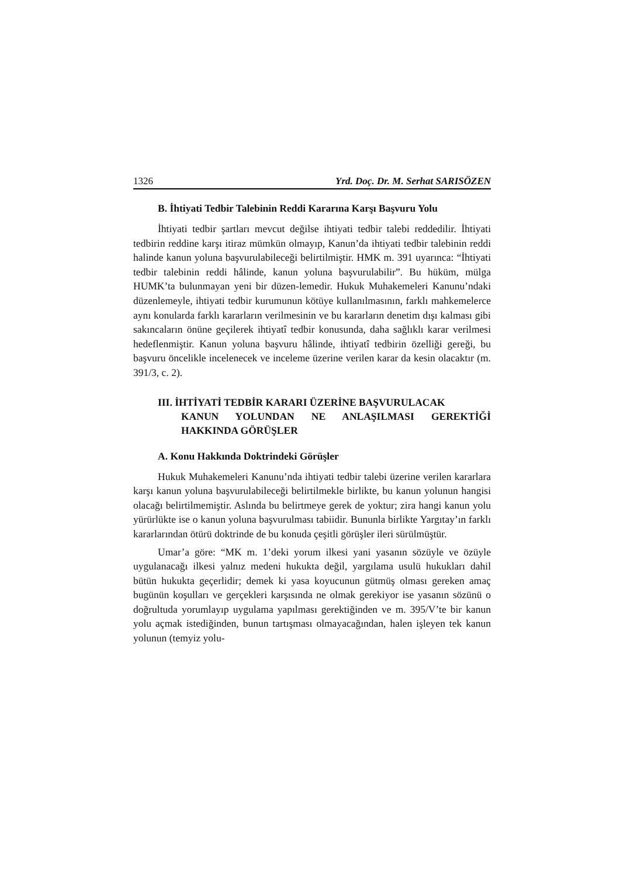1326 Yrd. Doç. Dr. M. Serhat SARISÖZEN
B. İhtiyati Tedbir Talebinin Reddi Kararına Karşı Başvuru Yolu
İhtiyati tedbir şartları mevcut değilse ihtiyati tedbir talebi reddedilir. İhtiyati tedbirin reddine karşı itiraz mümkün olmayıp, Kanun’da ihtiyati tedbir talebinin reddi halinde kanun yoluna başvurulabileceği belirtilmiştir. HMK m. 391 uyarınca: “İhtiyati tedbir talebinin reddi hâlinde, kanun yoluna başvurulabilir”. Bu hüküm, mülga HUMK’ta bulunmayan yeni bir düzen-lemedir. Hukuk Muhakemeleri Kanunu’ndaki düzenlemeyle, ihtiyati tedbir kurumunun kötüye kullanılmasının, farklı mahkemelerce aynı konularda farklı kararların verilmesinin ve bu kararların denetim dışı kalması gibi sakıncaların önüne geçilerek ihtiyatî tedbir konusunda, daha sağlıklı karar verilmesi hedeflenmiştir. Kanun yoluna başvuru hâlinde, ihtiyatî tedbirin özelliği gereği, bu başvuru öncelikle incelenecek ve inceleme üzerine verilen karar da kesin olacaktır (m. 391/3, c. 2).
III. İHTİYATİ TEDBİR KARARI ÜZERİNE BAŞVURULACAK
KANUN YOLUNDAN NE ANLAŞILMASI GEREKTİĞİ HAKKINDA GÖRÜŞLER
A. Konu Hakkında Doktrindeki Görüşler
Hukuk Muhakemeleri Kanunu’nda ihtiyati tedbir talebi üzerine verilen kararlara karşı kanun yoluna başvurulabileceği belirtilmekle birlikte, bu kanun yolunun hangisi olacağı belirtilmemiştir. Aslında bu belirtmeye gerek de yoktur; zira hangi kanun yolu yürürlükte ise o kanun yoluna başvurulması tabiidir. Bununla birlikte Yargıtay’ın farklı kararlarından ötürü doktrinde de bu konuda çeşitli görüşler ileri sürülmüştür.
Umar’a göre: “MK m. 1’deki yorum ilkesi yani yasanın sözüyle ve özüyle uygulanacağı ilkesi yalnız medeni hukukta değil, yargılama usulü hukukları dahil bütün hukukta geçerlidir; demek ki yasa koyucunun gütmüş olması gereken amaç bugünün koşulları ve gerçekleri karşısında ne olmak gerekiyor ise yasanın sözünü o doğrultuda yorumlayıp uygulama yapılması gerektiğinden ve m. 395/V’te bir kanun yolu açmak istediğinden, bunun tartışması olmayacağından, halen işleyen tek kanun yolunun (temyiz yolu-